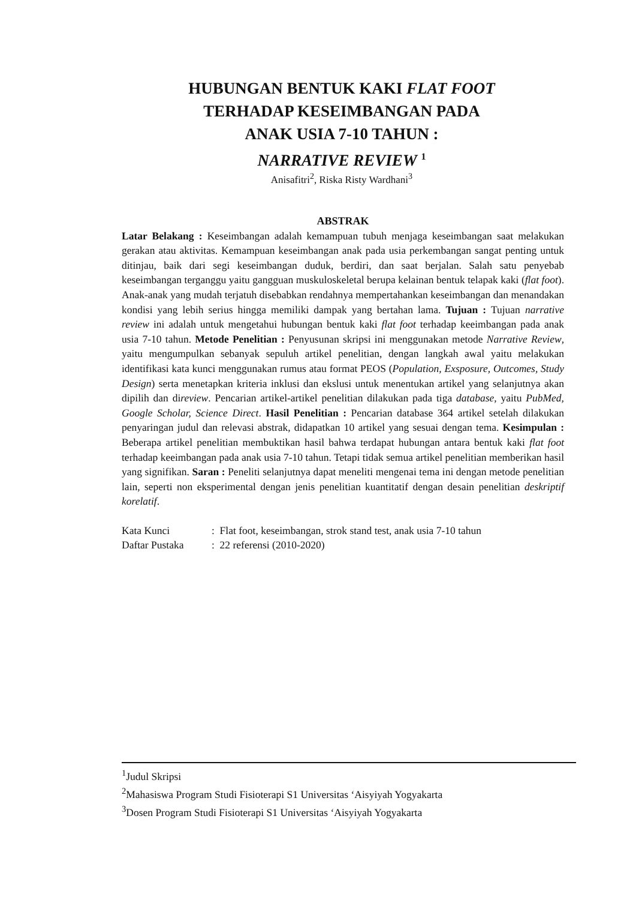HUBUNGAN BENTUK KAKI FLAT FOOT
TERHADAP KESEIMBANGAN PADA
ANAK USIA 7-10 TAHUN :
NARRATIVE REVIEW <sup>1</sup>
Anisafitri<sup>2</sup>, Riska Risty Wardhani<sup>3</sup>
ABSTRAK
Latar Belakang : Keseimbangan adalah kemampuan tubuh menjaga keseimbangan saat melakukan gerakan atau aktivitas. Kemampuan keseimbangan anak pada usia perkembangan sangat penting untuk ditinjau, baik dari segi keseimbangan duduk, berdiri, dan saat berjalan. Salah satu penyebab keseimbangan terganggu yaitu gangguan muskuloskeletal berupa kelainan bentuk telapak kaki (flat foot). Anak-anak yang mudah terjatuh disebabkan rendahnya mempertahankan keseimbangan dan menandakan kondisi yang lebih serius hingga memiliki dampak yang bertahan lama. Tujuan : Tujuan narrative review ini adalah untuk mengetahui hubungan bentuk kaki flat foot terhadap keeimbangan pada anak usia 7-10 tahun. Metode Penelitian : Penyusunan skripsi ini menggunakan metode Narrative Review, yaitu mengumpulkan sebanyak sepuluh artikel penelitian, dengan langkah awal yaitu melakukan identifikasi kata kunci menggunakan rumus atau format PEOS (Population, Exsposure, Outcomes, Study Design) serta menetapkan kriteria inklusi dan ekslusi untuk menentukan artikel yang selanjutnya akan dipilih dan direview. Pencarian artikel-artikel penelitian dilakukan pada tiga database, yaitu PubMed, Google Scholar, Science Direct. Hasil Penelitian : Pencarian database 364 artikel setelah dilakukan penyaringan judul dan relevasi abstrak, didapatkan 10 artikel yang sesuai dengan tema. Kesimpulan : Beberapa artikel penelitian membuktikan hasil bahwa terdapat hubungan antara bentuk kaki flat foot terhadap keeimbangan pada anak usia 7-10 tahun. Tetapi tidak semua artikel penelitian memberikan hasil yang signifikan. Saran : Peneliti selanjutnya dapat meneliti mengenai tema ini dengan metode penelitian lain, seperti non eksperimental dengan jenis penelitian kuantitatif dengan desain penelitian deskriptif korelatif.
Kata Kunci: Flat foot, keseimbangan, strok stand test, anak usia 7-10 tahun
Daftar Pustaka: 22 referensi (2010-2020)
<sup>1</sup> Judul Skripsi
<sup>2</sup> Mahasiswa Program Studi Fisioterapi S1 Universitas ‘Aisyiyah Yogyakarta
<sup>3</sup> Dosen Program Studi Fisioterapi S1 Universitas ‘Aisyiyah Yogyakarta